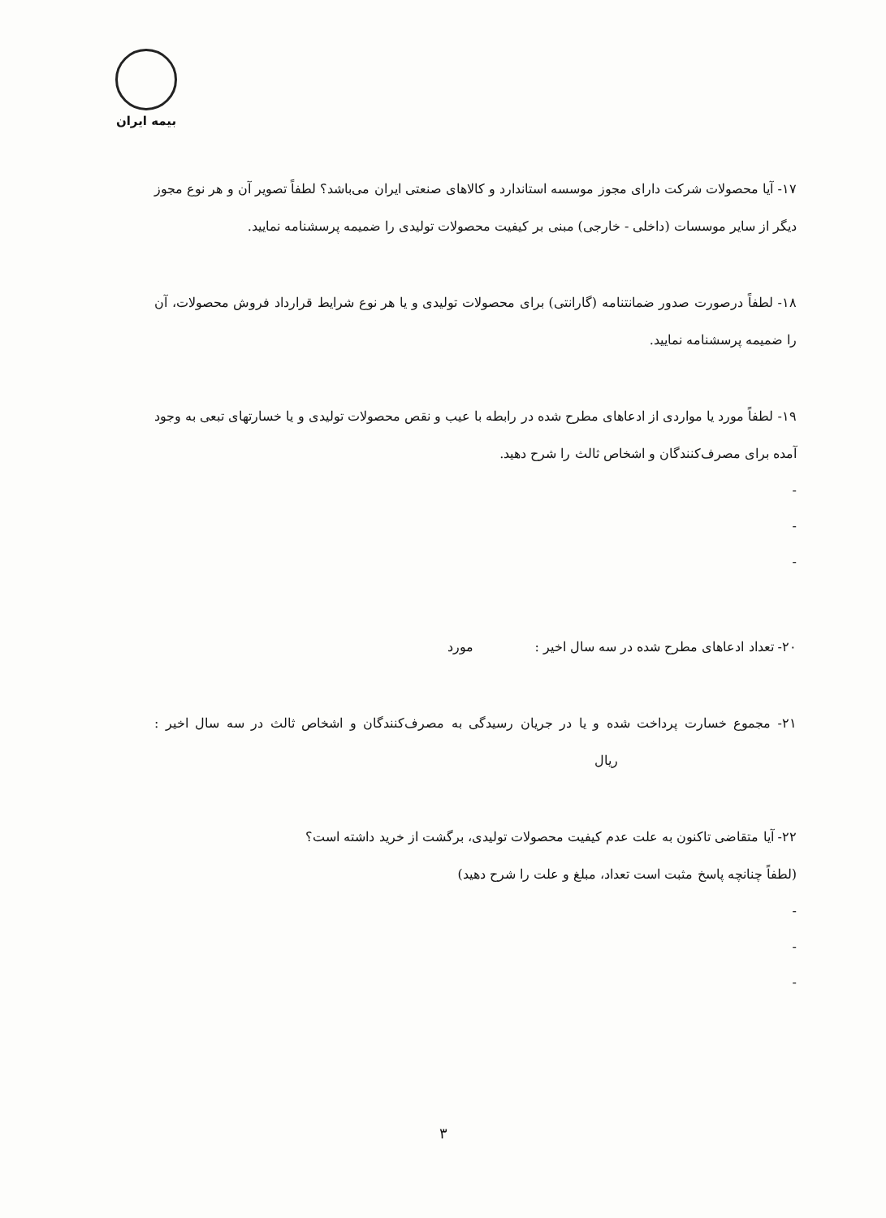بیمه ایران
۱۷- آیا محصولات شرکت دارای مجوز موسسه استاندارد و کالاهای صنعتی ایران می‌باشد؟ لطفاً تصویر آن و هر نوع مجوز دیگر از سایر موسسات (داخلی - خارجی) مبنی بر کیفیت محصولات تولیدی را ضمیمه پرسشنامه نمایید.
۱۸- لطفاً درصورت صدور ضمانتنامه (گارانتی) برای محصولات تولیدی و یا هر نوع شرایط قرارداد فروش محصولات، آن را ضمیمه پرسشنامه نمایید.
۱۹- لطفاً مورد یا مواردی از ادعاهای مطرح شده در رابطه با عیب و نقص محصولات تولیدی و یا خسارتهای تبعی به وجود آمده برای مصرف‌کنندگان و اشخاص ثالث را شرح دهید.
-
-
-
۲۰- تعداد ادعاهای مطرح شده در سه سال اخیر : مورد
۲۱- مجموع خسارت پرداخت شده و یا در جریان رسیدگی به مصرف‌کنندگان و اشخاص ثالث در سه سال اخیر : ریال
۲۲- آیا متقاضی تاکنون به علت عدم کیفیت محصولات تولیدی، برگشت از خرید داشته است؟
(لطفاً چنانچه پاسخ مثبت است تعداد، مبلغ و علت را شرح دهید)
-
-
-
۳